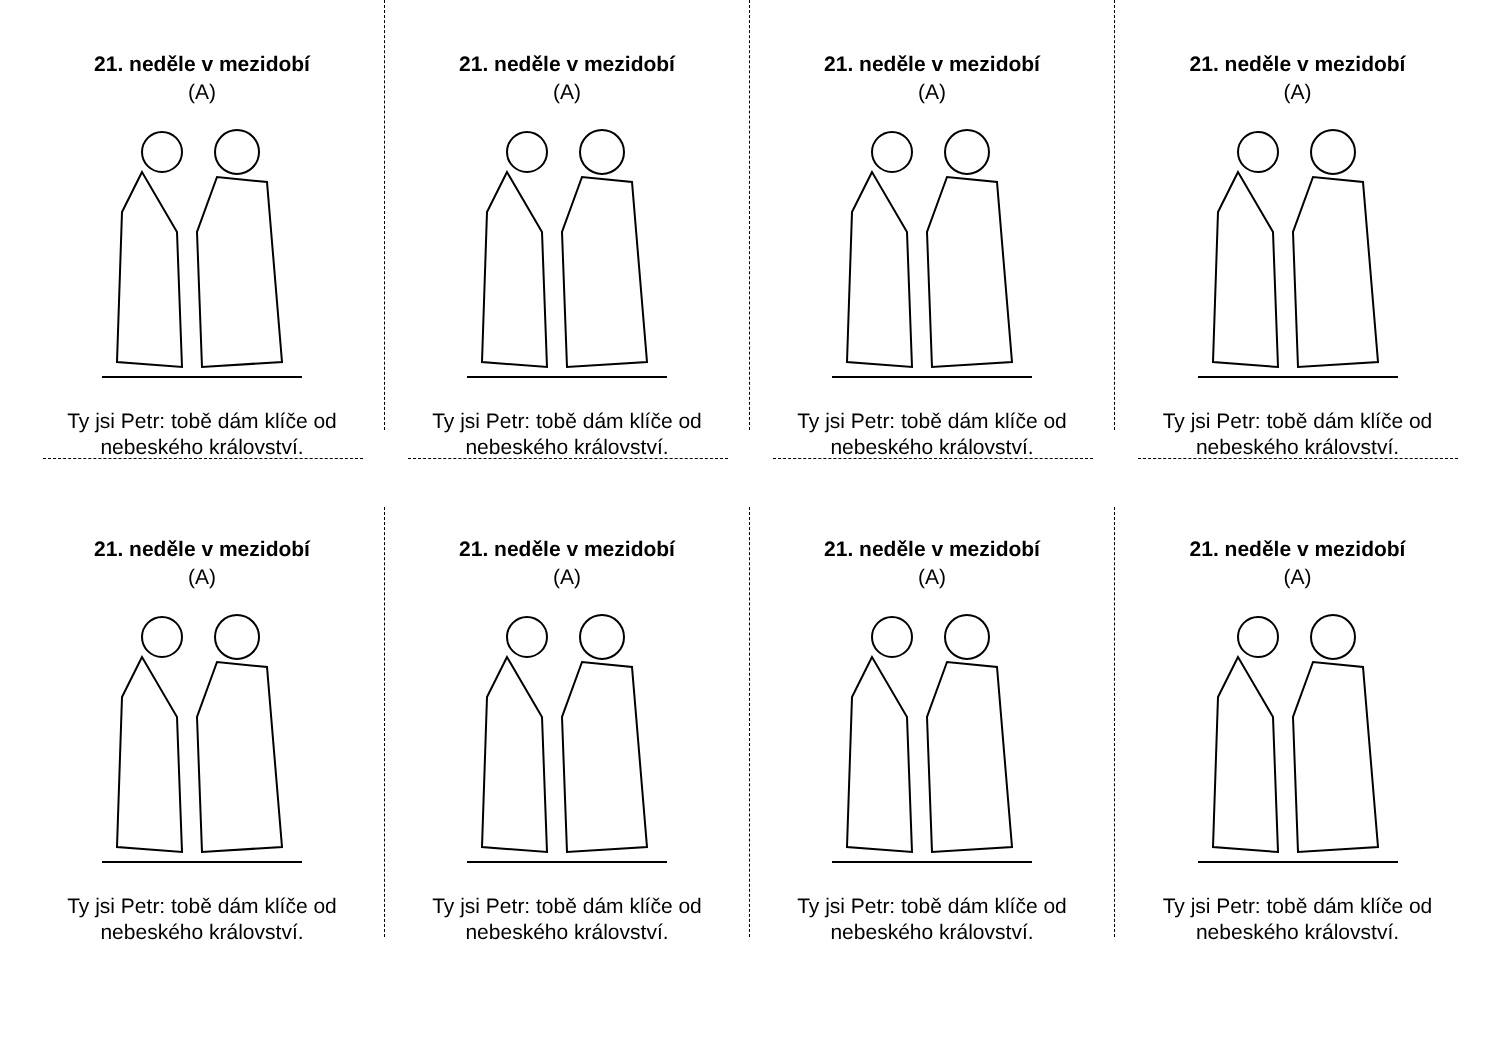21. neděle v mezidobí
(A)
Ty jsi Petr: tobě dám klíče od nebeského království.
21. neděle v mezidobí
(A)
Ty jsi Petr: tobě dám klíče od nebeského království.
21. neděle v mezidobí
(A)
Ty jsi Petr: tobě dám klíče od nebeského království.
21. neděle v mezidobí
(A)
Ty jsi Petr: tobě dám klíče od nebeského království.
21. neděle v mezidobí
(A)
Ty jsi Petr: tobě dám klíče od nebeského království.
21. neděle v mezidobí
(A)
Ty jsi Petr: tobě dám klíče od nebeského království.
21. neděle v mezidobí
(A)
Ty jsi Petr: tobě dám klíče od nebeského království.
21. neděle v mezidobí
(A)
Ty jsi Petr: tobě dám klíče od nebeského království.